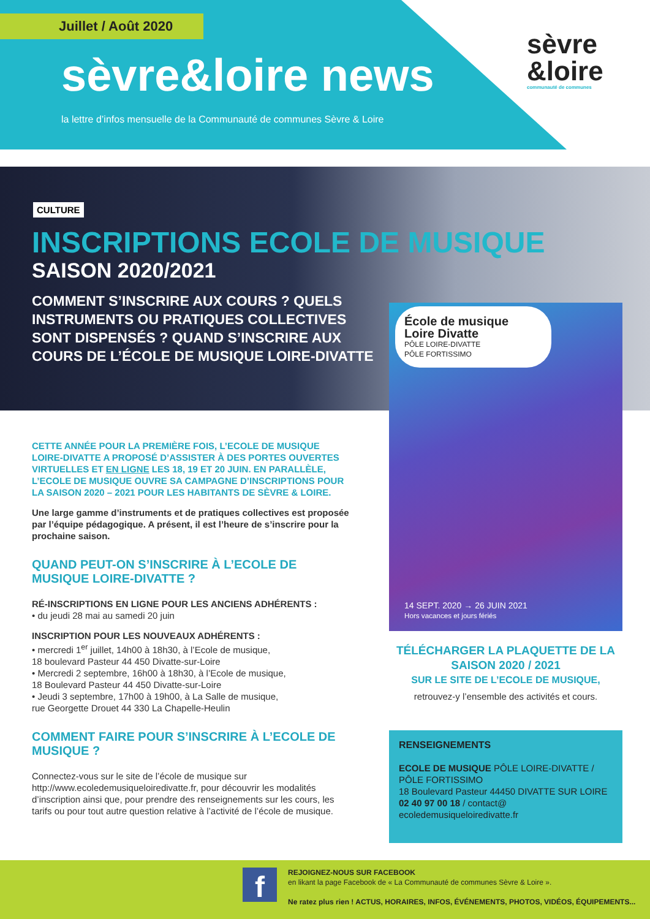Juillet / Août 2020
sèvre&loire news
la lettre d’infos mensuelle de la Communauté de communes Sèvre & Loire
sèvre
&loire
communauté de communes
CULTURE
INSCRIPTIONS ECOLE DE MUSIQUE
SAISON 2020/2021
COMMENT S’INSCRIRE AUX COURS ? QUELS INSTRUMENTS OU PRATIQUES COLLECTIVES SONT DISPENSÉS ? QUAND S’INSCRIRE AUX COURS DE L’ÉCOLE DE MUSIQUE LOIRE-DIVATTE
École de musique
Loire Divatte
PÔLE LOIRE-DIVATTE
PÔLE FORTISSIMO
14 SEPT. 2020 → 26 JUIN 2021
Hors vacances et jours fériés
CETTE ANNÉE POUR LA PREMIÈRE FOIS, L’ECOLE DE MUSIQUE LOIRE-DIVATTE A PROPOSÉ D’ASSISTER À DES PORTES OUVERTES VIRTUELLES ET EN LIGNE LES 18, 19 ET 20 JUIN. EN PARALLÈLE, L’ECOLE DE MUSIQUE OUVRE SA CAMPAGNE D’INSCRIPTIONS POUR LA SAISON 2020 – 2021 POUR LES HABITANTS DE SÈVRE & LOIRE.
Une large gamme d’instruments et de pratiques collectives est proposée par l’équipe pédagogique. A présent, il est l’heure de s’inscrire pour la prochaine saison.
QUAND PEUT-ON S’INSCRIRE À L’ECOLE DE MUSIQUE LOIRE-DIVATTE ?
RÉ-INSCRIPTIONS EN LIGNE POUR LES ANCIENS ADHÉRENTS :
• du jeudi 28 mai au samedi 20 juin
INSCRIPTION POUR LES NOUVEAUX ADHÉRENTS :
• mercredi 1<sup>er</sup> juillet, 14h00 à 18h30, à l’Ecole de musique,
18 boulevard Pasteur 44 450 Divatte-sur-Loire
• Mercredi 2 septembre, 16h00 à 18h30, à l’Ecole de musique,
18 Boulevard Pasteur 44 450 Divatte-sur-Loire
• Jeudi 3 septembre, 17h00 à 19h00, à La Salle de musique,
rue Georgette Drouet 44 330 La Chapelle-Heulin
COMMENT FAIRE POUR S’INSCRIRE À L’ECOLE DE MUSIQUE ?
Connectez-vous sur le site de l’école de musique sur http://www.ecoledemusiqueloiredivatte.fr, pour découvrir les modalités d’inscription ainsi que, pour prendre des renseignements sur les cours, les tarifs ou pour tout autre question relative à l’activité de l’école de musique.
TÉLÉCHARGER LA PLAQUETTE DE LA SAISON 2020 / 2021
SUR LE SITE DE L’ECOLE DE MUSIQUE,
retrouvez-y l’ensemble des activités et cours.
RENSEIGNEMENTS
ECOLE DE MUSIQUE PÔLE LOIRE-DIVATTE / PÔLE FORTISSIMO
18 Boulevard Pasteur 44450 DIVATTE SUR LOIRE
02 40 97 00 18 / contact@ ecoledemusiqueloiredivatte.fr
f
REJOIGNEZ-NOUS SUR FACEBOOK
en likant la page Facebook de « La Communauté de communes Sèvre & Loire ».
Ne ratez plus rien ! ACTUS, HORAIRES, INFOS, ÉVÉNEMENTS, PHOTOS, VIDÉOS, ÉQUIPEMENTS...